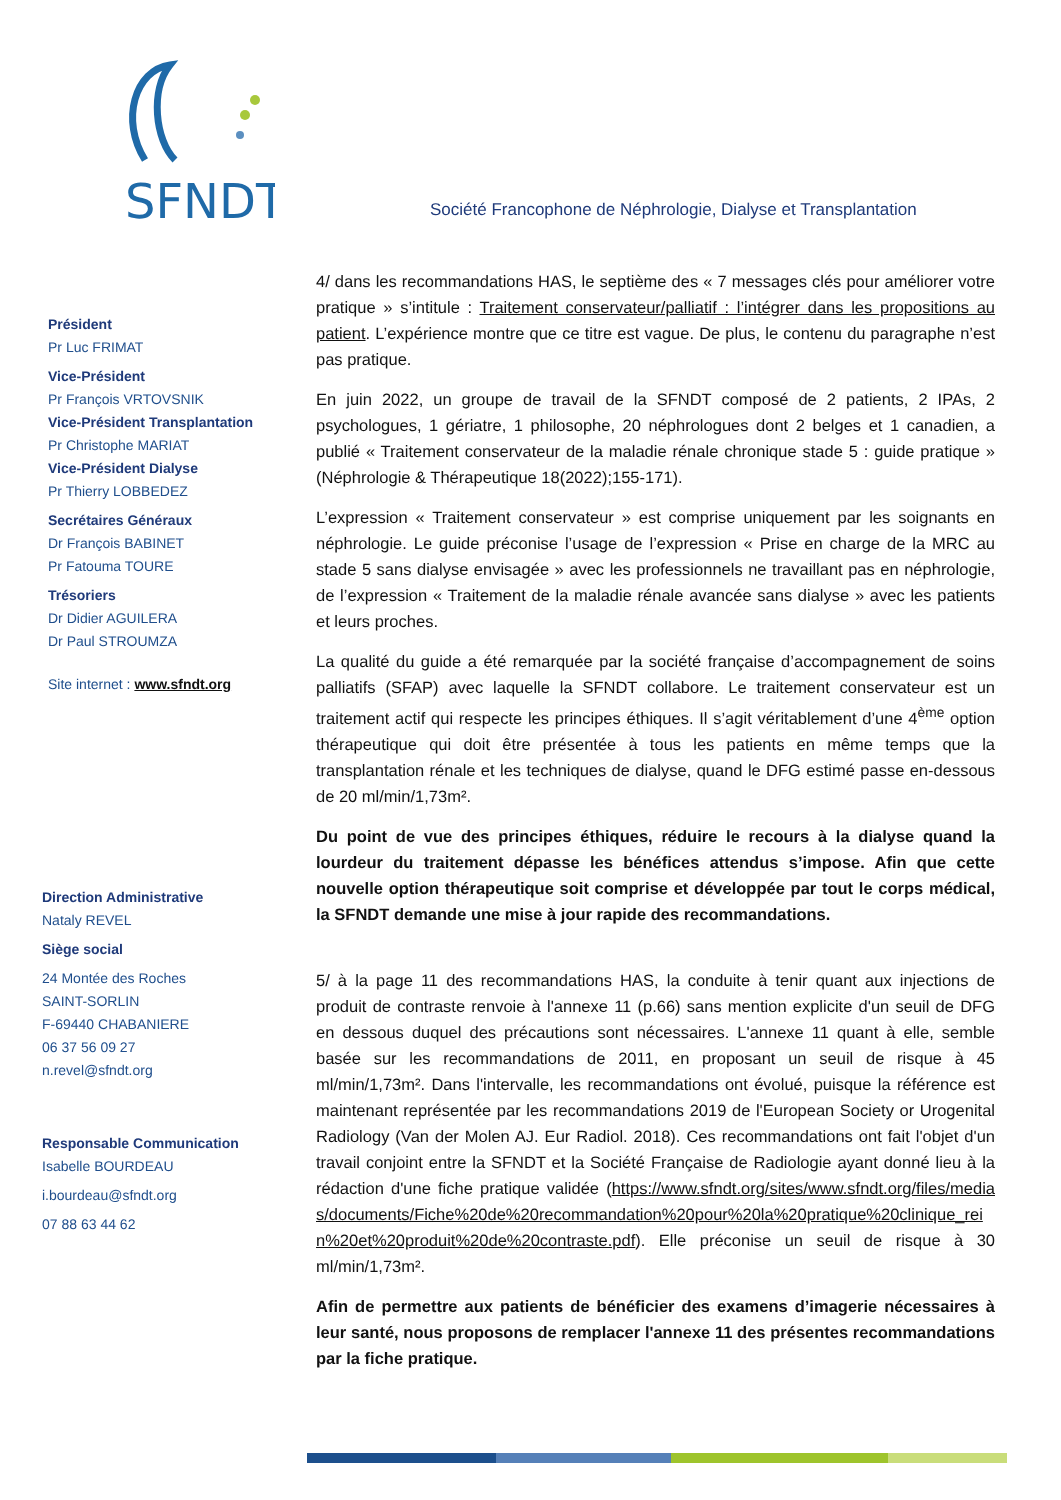SFNDT
Société Francophone de Néphrologie, Dialyse et Transplantation
Président
Pr Luc FRIMAT
Vice-Président
Pr François VRTOVSNIK
Vice-Président Transplantation
Pr Christophe MARIAT
Vice-Président Dialyse
Pr Thierry LOBBEDEZ
Secrétaires Généraux
Dr François BABINET
Pr Fatouma TOURE
Trésoriers
Dr Didier AGUILERA
Dr Paul STROUMZA
Site internet : www.sfndt.org
Direction Administrative
Nataly REVEL
Siège social
24 Montée des Roches
SAINT-SORLIN
F-69440 CHABANIERE
06 37 56 09 27
n.revel@sfndt.org
Responsable Communication
Isabelle BOURDEAU
i.bourdeau@sfndt.org
07 88 63 44 62
4/ dans les recommandations HAS, le septième des « 7 messages clés pour améliorer votre pratique » s’intitule : Traitement conservateur/palliatif : l’intégrer dans les propositions au patient. L’expérience montre que ce titre est vague. De plus, le contenu du paragraphe n’est pas pratique.
En juin 2022, un groupe de travail de la SFNDT composé de 2 patients, 2 IPAs, 2 psychologues, 1 gériatre, 1 philosophe, 20 néphrologues dont 2 belges et 1 canadien, a publié « Traitement conservateur de la maladie rénale chronique stade 5 : guide pratique » (Néphrologie & Thérapeutique 18(2022);155-171).
L’expression « Traitement conservateur » est comprise uniquement par les soignants en néphrologie. Le guide préconise l’usage de l’expression « Prise en charge de la MRC au stade 5 sans dialyse envisagée » avec les professionnels ne travaillant pas en néphrologie, de l’expression « Traitement de la maladie rénale avancée sans dialyse » avec les patients et leurs proches.
La qualité du guide a été remarquée par la société française d’accompagnement de soins palliatifs (SFAP) avec laquelle la SFNDT collabore. Le traitement conservateur est un traitement actif qui respecte les principes éthiques. Il s’agit véritablement d’une 4<sup>ème</sup> option thérapeutique qui doit être présentée à tous les patients en même temps que la transplantation rénale et les techniques de dialyse, quand le DFG estimé passe en-dessous de 20 ml/min/1,73m².
Du point de vue des principes éthiques, réduire le recours à la dialyse quand la lourdeur du traitement dépasse les bénéfices attendus s’impose. Afin que cette nouvelle option thérapeutique soit comprise et développée par tout le corps médical, la SFNDT demande une mise à jour rapide des recommandations.
5/ à la page 11 des recommandations HAS, la conduite à tenir quant aux injections de produit de contraste renvoie à l'annexe 11 (p.66) sans mention explicite d'un seuil de DFG en dessous duquel des précautions sont nécessaires. L'annexe 11 quant à elle, semble basée sur les recommandations de 2011, en proposant un seuil de risque à 45 ml/min/1,73m². Dans l'intervalle, les recommandations ont évolué, puisque la référence est maintenant représentée par les recommandations 2019 de l'European Society or Urogenital Radiology (Van der Molen AJ. Eur Radiol. 2018). Ces recommandations ont fait l'objet d'un travail conjoint entre la SFNDT et la Société Française de Radiologie ayant donné lieu à la rédaction d'une fiche pratique validée (https://www.sfndt.org/sites/www.sfndt.org/files/medias/documents/Fiche%20de%20recommandation%20pour%20la%20pratique%20clinique_rein%20et%20produit%20de%20contraste.pdf). Elle préconise un seuil de risque à 30 ml/min/1,73m².
Afin de permettre aux patients de bénéficier des examens d’imagerie nécessaires à leur santé, nous proposons de remplacer l'annexe 11 des présentes recommandations par la fiche pratique.